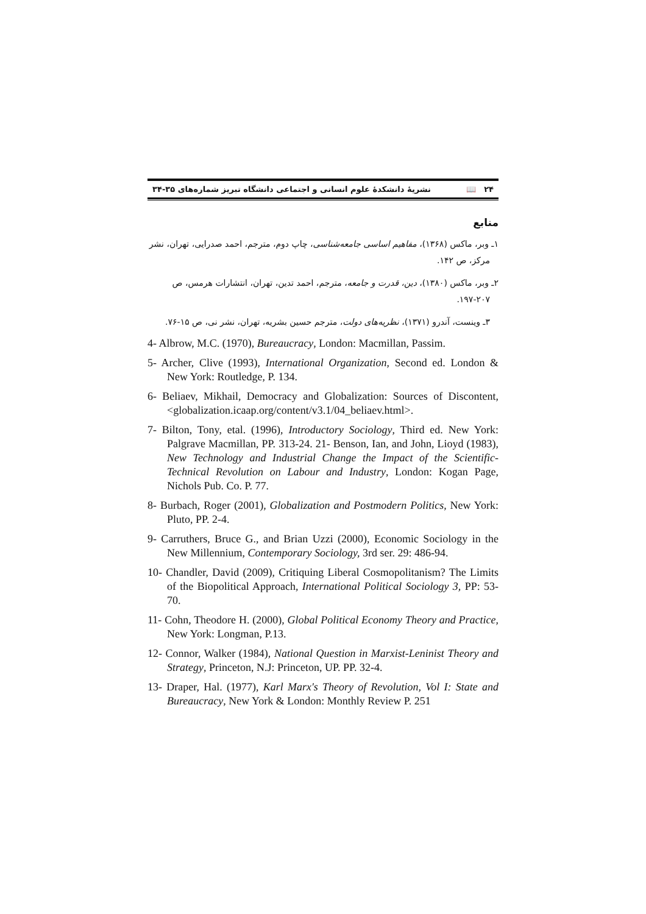۲۴ 📖 نشریهٔ دانشکدهٔ علوم انسانی و اجتماعی دانشگاه تبریز شماره‌های ۳۵-۳۴
منابع
۱ـ وبر، ماکس (۱۳۶۸)، مفاهیم اساسی جامعه‌شناسی، چاپ دوم، مترجم، احمد صدرایی، تهران، نشر
مرکز، ص ۱۴۲.
۲ـ وبر، ماکس (۱۳۸۰)، دین، قدرت و جامعه، مترجم، احمد تدین، تهران، انتشارات هرمس، ص
۱۹۷-۲۰۷.
۳ـ وینست، آندرو (۱۳۷۱)، نظریه‌های دولت، مترجم حسین بشریه، تهران، نشر نی، ص ۱۵-۷۶.
4- Albrow, M.C. (1970), Bureaucracy, London: Macmillan, Passim.
5- Archer, Clive (1993), International Organization, Second ed. London & New York: Routledge, P. 134.
6- Beliaev, Mikhail, Democracy and Globalization: Sources of Discontent, <globalization.icaap.org/content/v3.1/04_beliaev.html>.
7- Bilton, Tony, etal. (1996), Introductory Sociology, Third ed. New York: Palgrave Macmillan, PP. 313-24. 21- Benson, Ian, and John, Lioyd (1983), New Technology and Industrial Change the Impact of the Scientific-Technical Revolution on Labour and Industry, London: Kogan Page, Nichols Pub. Co. P. 77.
8- Burbach, Roger (2001), Globalization and Postmodern Politics, New York: Pluto, PP. 2-4.
9- Carruthers, Bruce G., and Brian Uzzi (2000), Economic Sociology in the New Millennium, Contemporary Sociology, 3rd ser. 29: 486-94.
10- Chandler, David (2009), Critiquing Liberal Cosmopolitanism? The Limits of the Biopolitical Approach, International Political Sociology 3, PP: 53-70.
11- Cohn, Theodore H. (2000), Global Political Economy Theory and Practice, New York: Longman, P.13.
12- Connor, Walker (1984), National Question in Marxist-Leninist Theory and Strategy, Princeton, N.J: Princeton, UP. PP. 32-4.
13- Draper, Hal. (1977), Karl Marx's Theory of Revolution, Vol I: State and Bureaucracy, New York & London: Monthly Review P. 251